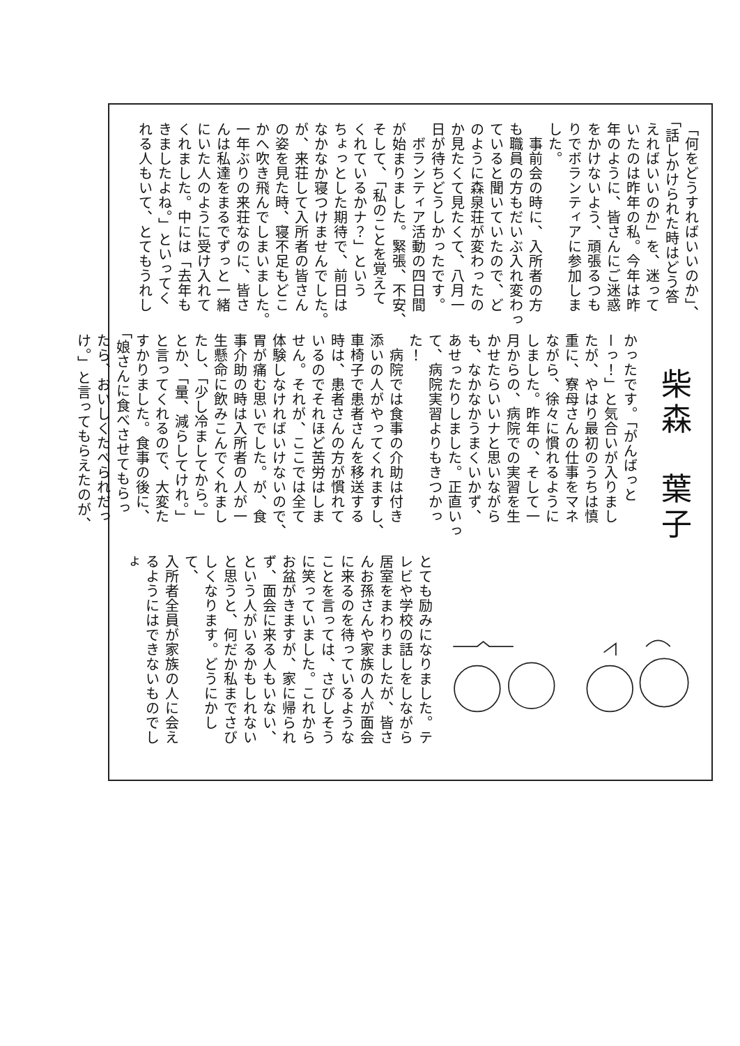「何をどうすればいいのか」、
「話しかけられた時はどう答
えればいいのか」を、迷って
いたのは昨年の私。今年は昨
年のように、皆さんにご迷惑
をかけないよう、頑張るつも
りでボランティアに参加しま
した。
　事前会の時に、入所者の方
も職員の方もだいぶ入れ変わっ
ていると聞いていたので、ど
のように森泉荘が変わったの
か見たくて見たくて、八月一
日が待ちどうしかったです。
　ボランティア活動の四日間
が始まりました。緊張、不安、
そして、「私のことを覚えて
くれているかナ？」という
ちょっとした期待で、前日は
なかなか寝つけませんでした。
が、来荘して入所者の皆さん
の姿を見た時、寝不足もどこ
かへ吹き飛んでしまいました。
一年ぶりの来荘なのに、皆さ
んは私達をまるでずっと一緒
にいた人のように受け入れて
くれました。中には「去年も
きましたよね。」といってく
れる人もいて、とてもうれし
柴森　葉子
かったです。「がんばっと
ーっ！」と気合いが入りまし
たが、やはり最初のうちは慎
重に、寮母さんの仕事をマネ
ながら、徐々に慣れるように
しました。昨年の、そして一
月からの、病院での実習を生
かせたらいいナと思いながら
も、なかなかうまくいかず、
あせったりしました。正直いっ
て、病院実習よりもきつかっ
た！
　病院では食事の介助は付き
添いの人がやってくれますし、
車椅子で患者さんを移送する
時は、患者さんの方が慣れて
いるのでそれほど苦労はしま
せん。それが、ここでは全て
体験しなければいけないので、
胃が痛む思いでした。が、食
事介助の時は入所者の人が一
生懸命に飲みこんでくれまし
たし、「少し冷ましてから。」
とか、「量、減らしてけれ。」
と言ってくれるので、大変た
すかりました。食事の後に、
「娘さんに食べさせてもらっ
たら、おいしくたべられだっ
け。」と言ってもらえたのが、
とても励みになりました。テ
レビや学校の話しをしながら
居室をまわりましたが、皆さ
んお孫さんや家族の人が面会
に来るのを待っているような
ことを言っては、さびしそう
に笑っていました。これから
お盆がきますが、家に帰られ
ず、面会に来る人もいない、
という人がいるかもしれない
と思うと、何だか私までさび
しくなります。どうにかして、
入所者全員が家族の人に会え
るようにはできないものでしょ